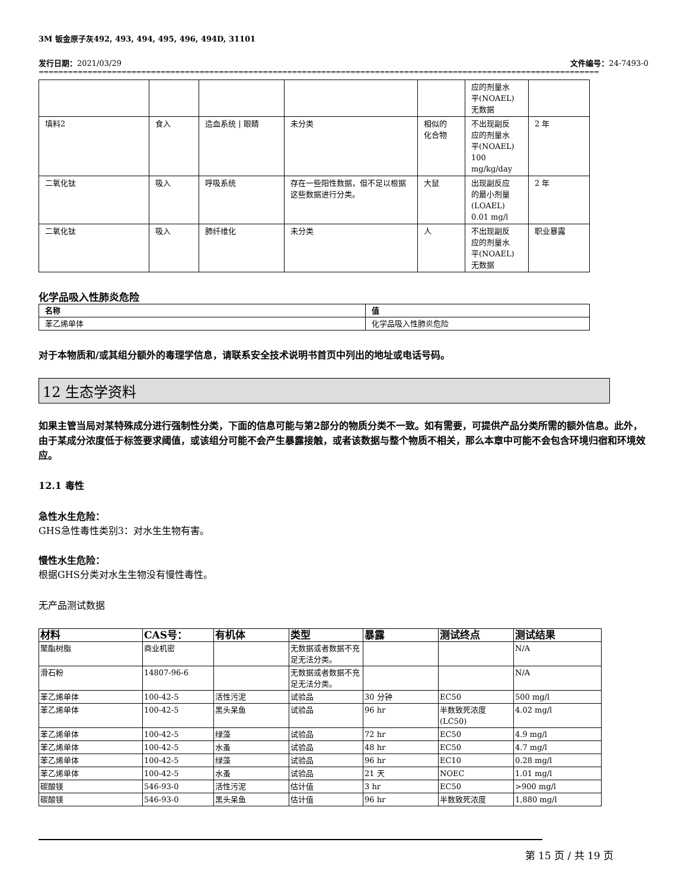3M 钣金原子灰492, 493, 494, 495, 496, 494D, 31101
发行日期：2021/03/29 文件编号：24-7493-0
==========================================================================================================================================
| | | | | | 应的剂量水 平(NOAEL) 无数据 | |
| 填料2 | 食入 | 造血系统 / 眼睛 | 未分类 | 相似的 化合物 | 不出现副反 应的剂量水 平(NOAEL) 100 mg/kg/day | 2 年 |
| 二氧化钛 | 吸入 | 呼吸系统 | 存在一些阳性数据，但不足以根据这些数据进行分类。 | 大鼠 | 出现副反应 的最小剂量 (LOAEL) 0.01 mg/l | 2 年 |
| 二氧化钛 | 吸入 | 肺纤维化 | 未分类 | 人 | 不出现副反 应的剂量水 平(NOAEL) 无数据 | 职业暴露 |
化学品吸入性肺炎危险
| 名称 | 值 |
| --- | --- |
| 苯乙烯单体 | 化学品吸入性肺炎危险 |
对于本物质和/或其组分额外的毒理学信息，请联系安全技术说明书首页中列出的地址或电话号码。
12 生态学资料
如果主管当局对某特殊成分进行强制性分类，下面的信息可能与第2部分的物质分类不一致。如有需要，可提供产品分类所需的额外信息。此外，由于某成分浓度低于标签要求阈值，或该组分可能不会产生暴露接触，或者该数据与整个物质不相关，那么本章中可能不会包含环境归宿和环境效应。
12.1 毒性
急性水生危险：
GHS急性毒性类别3：对水生生物有害。
慢性水生危险：
根据GHS分类对水生生物没有慢性毒性。
无产品测试数据
| 材料 | CAS号： | 有机体 | 类型 | 暴露 | 测试终点 | 测试结果 |
| --- | --- | --- | --- | --- | --- | --- |
| 聚酯树脂 | 商业机密 | | 无数据或者数据不充足无法分类。 | | | N/A |
| 滑石粉 | 14807-96-6 | | 无数据或者数据不充足无法分类。 | | | N/A |
| 苯乙烯单体 | 100-42-5 | 活性污泥 | 试验品 | 30 分钟 | EC50 | 500 mg/l |
| 苯乙烯单体 | 100-42-5 | 黑头呆鱼 | 试验品 | 96 hr | 半数致死浓度(LC50) | 4.02 mg/l |
| 苯乙烯单体 | 100-42-5 | 绿藻 | 试验品 | 72 hr | EC50 | 4.9 mg/l |
| 苯乙烯单体 | 100-42-5 | 水蚤 | 试验品 | 48 hr | EC50 | 4.7 mg/l |
| 苯乙烯单体 | 100-42-5 | 绿藻 | 试验品 | 96 hr | EC10 | 0.28 mg/l |
| 苯乙烯单体 | 100-42-5 | 水蚤 | 试验品 | 21 天 | NOEC | 1.01 mg/l |
| 碳酸镁 | 546-93-0 | 活性污泥 | 估计值 | 3 hr | EC50 | >900 mg/l |
| 碳酸镁 | 546-93-0 | 黑头呆鱼 | 估计值 | 96 hr | 半数致死浓度 | 1,880 mg/l |
第 15 页 / 共 19 页